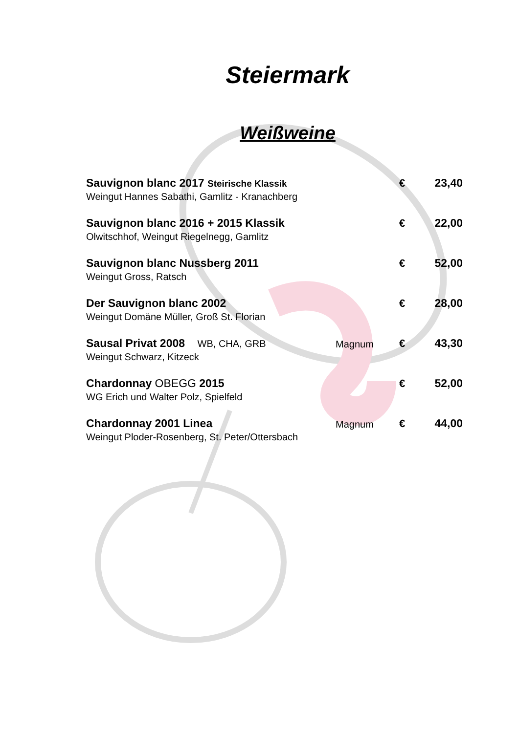Steiermark
Weißweine
| Sauvignon blanc 2017 Steirische Klassik | | € | 23,40 |
| Weingut Hannes Sabathi, Gamlitz - Kranachberg | | | |
| Sauvignon blanc 2016 + 2015 Klassik | | € | 22,00 |
| Olwitschhof, Weingut Riegelnegg, Gamlitz | | | |
| Sauvignon blanc Nussberg 2011 | | € | 52,00 |
| Weingut Gross, Ratsch | | | |
| Der Sauvignon blanc 2002 | | € | 28,00 |
| Weingut Domäne Müller, Groß St. Florian | | | |
| Sausal Privat 2008 WB, CHA, GRB | Magnum | € | 43,30 |
| Weingut Schwarz, Kitzeck | | | |
| Chardonnay OBEGG 2015 | | € | 52,00 |
| WG Erich und Walter Polz, Spielfeld | | | |
| Chardonnay 2001 Linea | Magnum | € | 44,00 |
| Weingut Ploder-Rosenberg, St. Peter/Ottersbach | | | |